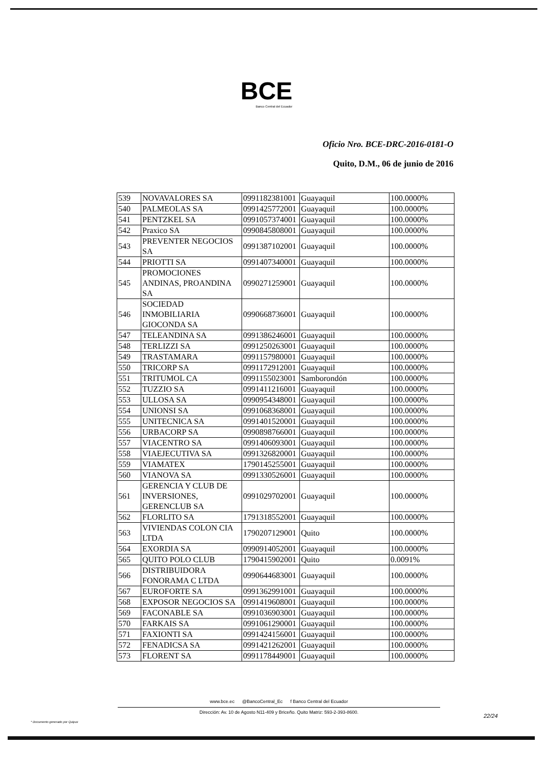BCE
Banco Central del Ecuador
Oficio Nro. BCE-DRC-2016-0181-O
Quito, D.M., 06 de junio de 2016
| 539 | NOVAVALORES SA | 0991182381001 | Guayaquil | 100.0000% |
| 540 | PALMEOLAS SA | 0991425772001 | Guayaquil | 100.0000% |
| 541 | PENTZKEL SA | 0991057374001 | Guayaquil | 100.0000% |
| 542 | Praxico SA | 0990845808001 | Guayaquil | 100.0000% |
| 543 | PREVENTER NEGOCIOS SA | 0991387102001 | Guayaquil | 100.0000% |
| 544 | PRIOTTI SA | 0991407340001 | Guayaquil | 100.0000% |
| 545 | PROMOCIONES ANDINAS, PROANDINA SA | 0990271259001 | Guayaquil | 100.0000% |
| 546 | SOCIEDAD INMOBILIARIA GIOCONDA SA | 0990668736001 | Guayaquil | 100.0000% |
| 547 | TELEANDINA SA | 0991386246001 | Guayaquil | 100.0000% |
| 548 | TERLIZZI SA | 0991250263001 | Guayaquil | 100.0000% |
| 549 | TRASTAMARA | 0991157980001 | Guayaquil | 100.0000% |
| 550 | TRICORP SA | 0991172912001 | Guayaquil | 100.0000% |
| 551 | TRITUMOL CA | 0991155023001 | Samborondón | 100.0000% |
| 552 | TUZZIO SA | 0991411216001 | Guayaquil | 100.0000% |
| 553 | ULLOSA SA | 0990954348001 | Guayaquil | 100.0000% |
| 554 | UNIONSI SA | 0991068368001 | Guayaquil | 100.0000% |
| 555 | UNITECNICA SA | 0991401520001 | Guayaquil | 100.0000% |
| 556 | URBACORP SA | 0990898766001 | Guayaquil | 100.0000% |
| 557 | VIACENTRO SA | 0991406093001 | Guayaquil | 100.0000% |
| 558 | VIAEJECUTIVA SA | 0991326820001 | Guayaquil | 100.0000% |
| 559 | VIAMATEX | 1790145255001 | Guayaquil | 100.0000% |
| 560 | VIANOVA SA | 0991330526001 | Guayaquil | 100.0000% |
| 561 | GERENCIA Y CLUB DE INVERSIONES, GERENCLUB SA | 0991029702001 | Guayaquil | 100.0000% |
| 562 | FLORLITO SA | 1791318552001 | Guayaquil | 100.0000% |
| 563 | VIVIENDAS COLON CIA LTDA | 1790207129001 | Quito | 100.0000% |
| 564 | EXORDIA SA | 0990914052001 | Guayaquil | 100.0000% |
| 565 | QUITO POLO CLUB | 1790415902001 | Quito | 0.0091% |
| 566 | DISTRIBUIDORA FONORAMA C LTDA | 0990644683001 | Guayaquil | 100.0000% |
| 567 | EUROFORTE SA | 0991362991001 | Guayaquil | 100.0000% |
| 568 | EXPOSOR NEGOCIOS SA | 0991419608001 | Guayaquil | 100.0000% |
| 569 | FACONABLE SA | 0991036903001 | Guayaquil | 100.0000% |
| 570 | FARKAIS SA | 0991061290001 | Guayaquil | 100.0000% |
| 571 | FAXIONTI SA | 0991424156001 | Guayaquil | 100.0000% |
| 572 | FENADICSA SA | 0991421262001 | Guayaquil | 100.0000% |
| 573 | FLORENT SA | 0991178449001 | Guayaquil | 100.0000% |
www.bce.ec @BancoCentral_Ec f Banco Central del Ecuador
Dirección: Av. 10 de Agosto N11-409 y Briceño. Quito Matriz: 593-2-393-8600.
22/24
* Documento generado por Quipux